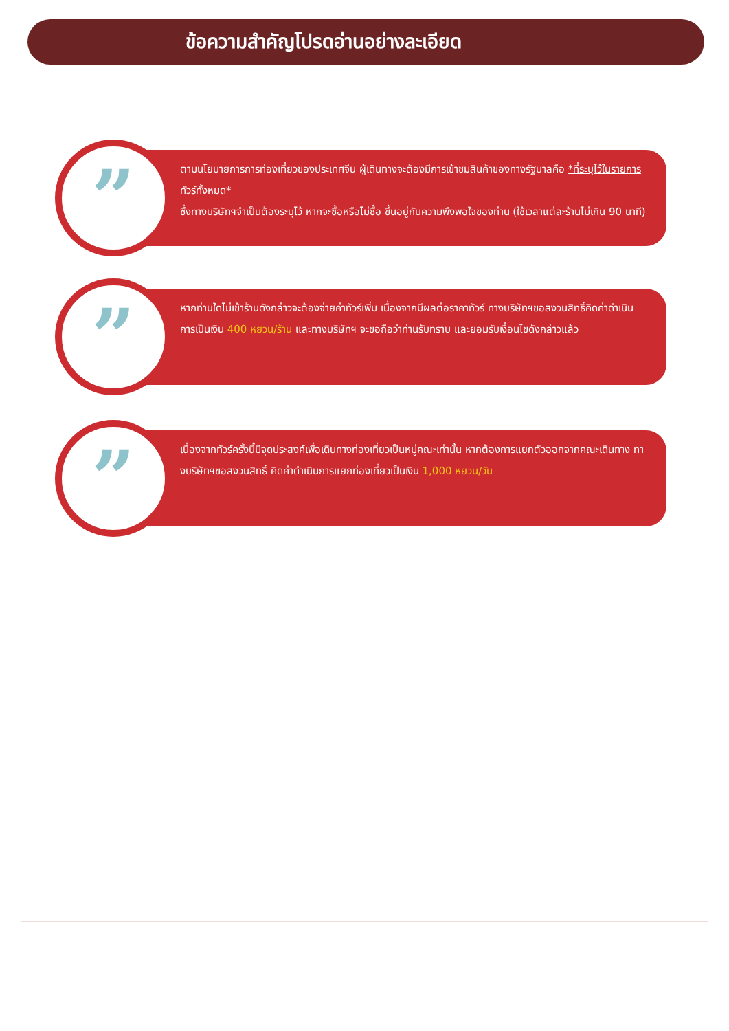ข้อความสำคัญโปรดอ่านอย่างละเอียด
”
ตามนโยบายการการท่องเที่ยวของประเทศจีน ผู้เดินทางจะต้องมีการเข้าชมสินค้าของทางรัฐบาลคือ *ที่ระบุไว้ในรายการทัวร์ทั้งหมด*
ซึ่งทางบริษัทฯจำเป็นต้องระบุไว้ หากจะซื้อหรือไม่ซื้อ ขึ้นอยู่กับความพึงพอใจของท่าน (ใช้เวลาแต่ละร้านไม่เกิน 90 นาที)
”
หากท่านใดไม่เข้าร้านดังกล่าวจะต้องจ่ายค่าทัวร์เพิ่ม เนื่องจากมีผลต่อราคาทัวร์ ทางบริษัทฯขอสงวนสิทธิ์คิดค่าดำเนินการเป็นเงิน 400 หยวน/ร้าน และทางบริษัทฯ จะขอถือว่าท่านรับทราบ และยอมรับเงื่อนไขดังกล่าวแล้ว
”
เนื่องจากทัวร์ครั้งนี้มีจุดประสงค์เพื่อเดินทางท่องเที่ยวเป็นหมู่คณะเท่านั้น หากต้องการแยกตัวออกจากคณะเดินทาง ทางบริษัทฯขอสงวนสิทธิ์ คิดค่าดำเนินการแยกท่องเที่ยวเป็นเงิน 1,000 หยวน/วัน